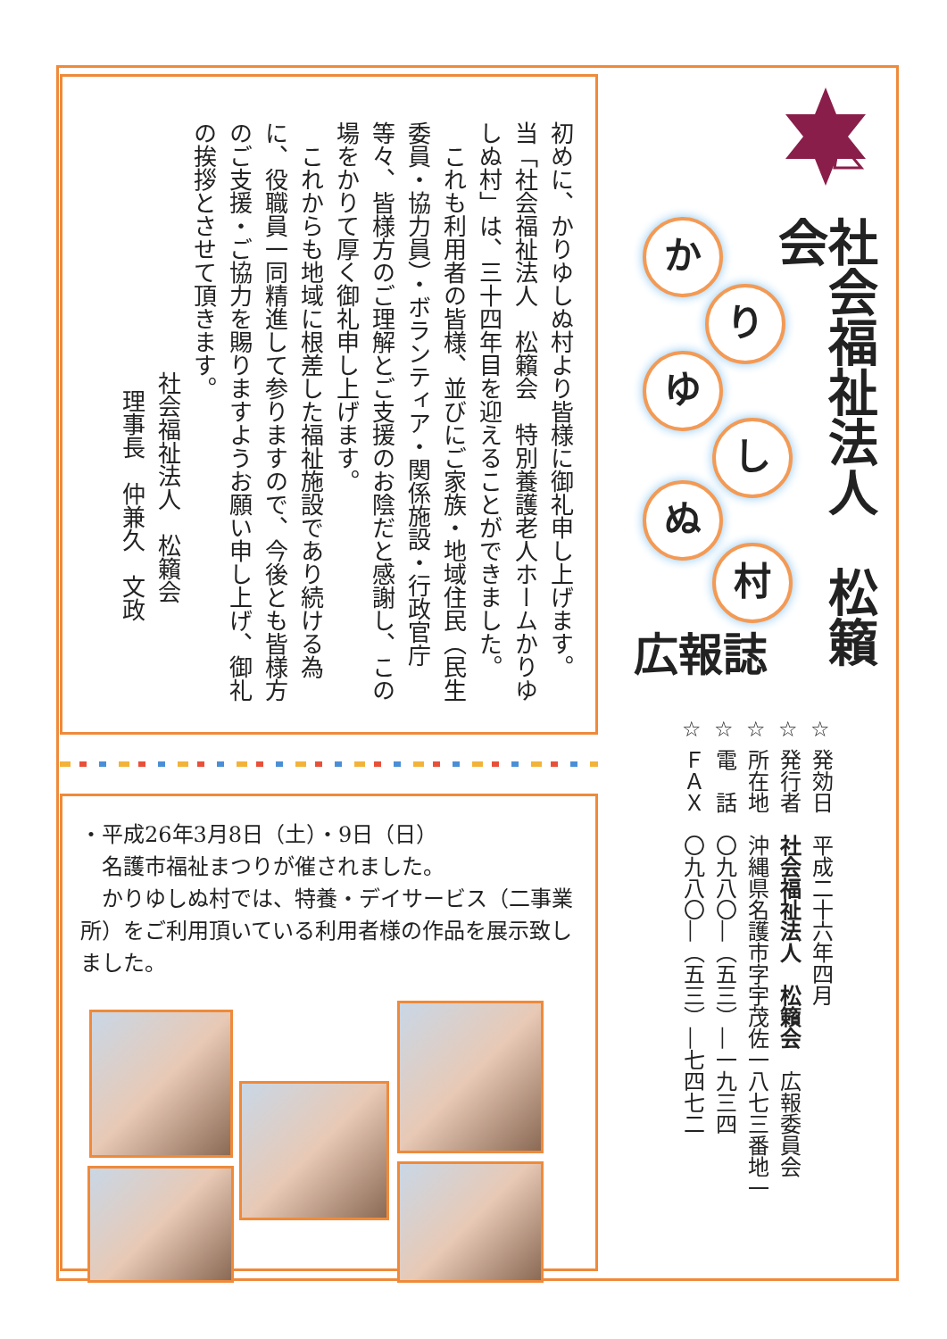社会福祉法人　松籟会
か
り
ゆ
し
ぬ
村
広報誌
☆ 発効日　平成二十六年四月
☆ 発行者　社会福祉法人　松籟会　広報委員会
☆ 所在地　沖縄県名護市字宇茂佐一八七三番地一
☆ 電　話　〇九八〇―（五三）―一九三四
☆ ＦＡＸ　〇九八〇―（五三）―七四七二
初めに、かりゆしぬ村より皆様に御礼申し上げます。
当「社会福祉法人　松籟会　特別養護老人ホームかりゆしぬ村」は、三十四年目を迎えることができました。
　これも利用者の皆様、並びにご家族・地域住民（民生委員・協力員）・ボランティア・関係施設・行政官庁等々、皆様方のご理解とご支援のお陰だと感謝し、この場をかりて厚く御礼申し上げます。
　これからも地域に根差した福祉施設であり続ける為に、役職員一同精進して参りますので、今後とも皆様方のご支援・ご協力を賜りますようお願い申し上げ、御礼の挨拶とさせて頂きます。
社会福祉法人　松籟会
理事長　仲兼久　文政
・平成26年3月8日（土）・9日（日）
　名護市福祉まつりが催されました。
　かりゆしぬ村では、特養・デイサービス（二事業所）をご利用頂いている利用者様の作品を展示致しました。